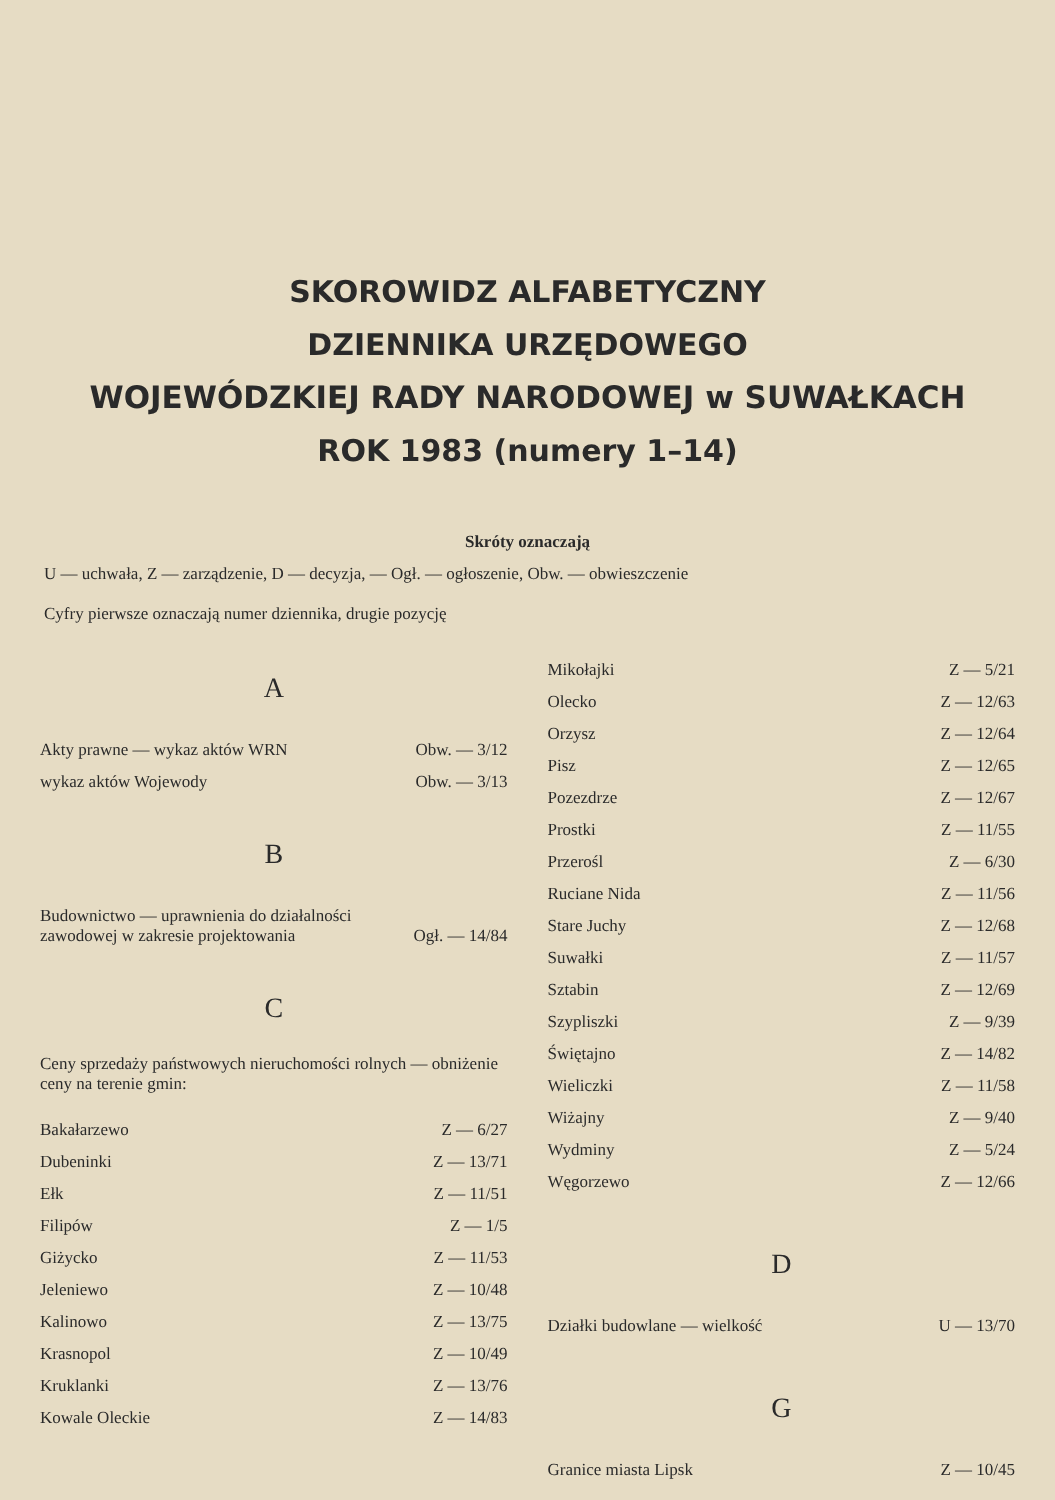SKOROWIDZ ALFABETYCZNY
DZIENNIKA URZĘDOWEGO
WOJEWÓDZKIEJ RADY NARODOWEJ w SUWAŁKACH
ROK 1983 (numery 1–14)
Skróty oznaczają
U — uchwała, Z — zarządzenie, D — decyzja, — Ogł. — ogłoszenie, Obw. — obwieszczenie
Cyfry pierwsze oznaczają numer dziennika, drugie pozycję
A
| Akty prawne — wykaz aktów WRN | Obw. — 3/12 |
| wykaz aktów Wojewody | Obw. — 3/13 |
B
| Budownictwo — uprawnienia do działalności zawodowej w zakresie projektowania | Ogł. — 14/84 |
C
Ceny sprzedaży państwowych nieruchomości rolnych — obniżenie ceny na terenie gmin:
| Bakałarzewo | Z — 6/27 |
| Dubeninki | Z — 13/71 |
| Ełk | Z — 11/51 |
| Filipów | Z — 1/5 |
| Giżycko | Z — 11/53 |
| Jeleniewo | Z — 10/48 |
| Kalinowo | Z — 13/75 |
| Krasnopol | Z — 10/49 |
| Kruklanki | Z — 13/76 |
| Kowale Oleckie | Z — 14/83 |
| Mikołajki | Z — 5/21 |
| Olecko | Z — 12/63 |
| Orzysz | Z — 12/64 |
| Pisz | Z — 12/65 |
| Pozezdrze | Z — 12/67 |
| Prostki | Z — 11/55 |
| Przerośl | Z — 6/30 |
| Ruciane Nida | Z — 11/56 |
| Stare Juchy | Z — 12/68 |
| Suwałki | Z — 11/57 |
| Sztabin | Z — 12/69 |
| Szypliszki | Z — 9/39 |
| Świętajno | Z — 14/82 |
| Wieliczki | Z — 11/58 |
| Wiżajny | Z — 9/40 |
| Wydminy | Z — 5/24 |
| Węgorzewo | Z — 12/66 |
D
| Działki budowlane — wielkość | U — 13/70 |
G
| Granice miasta Lipsk | Z — 10/45 |